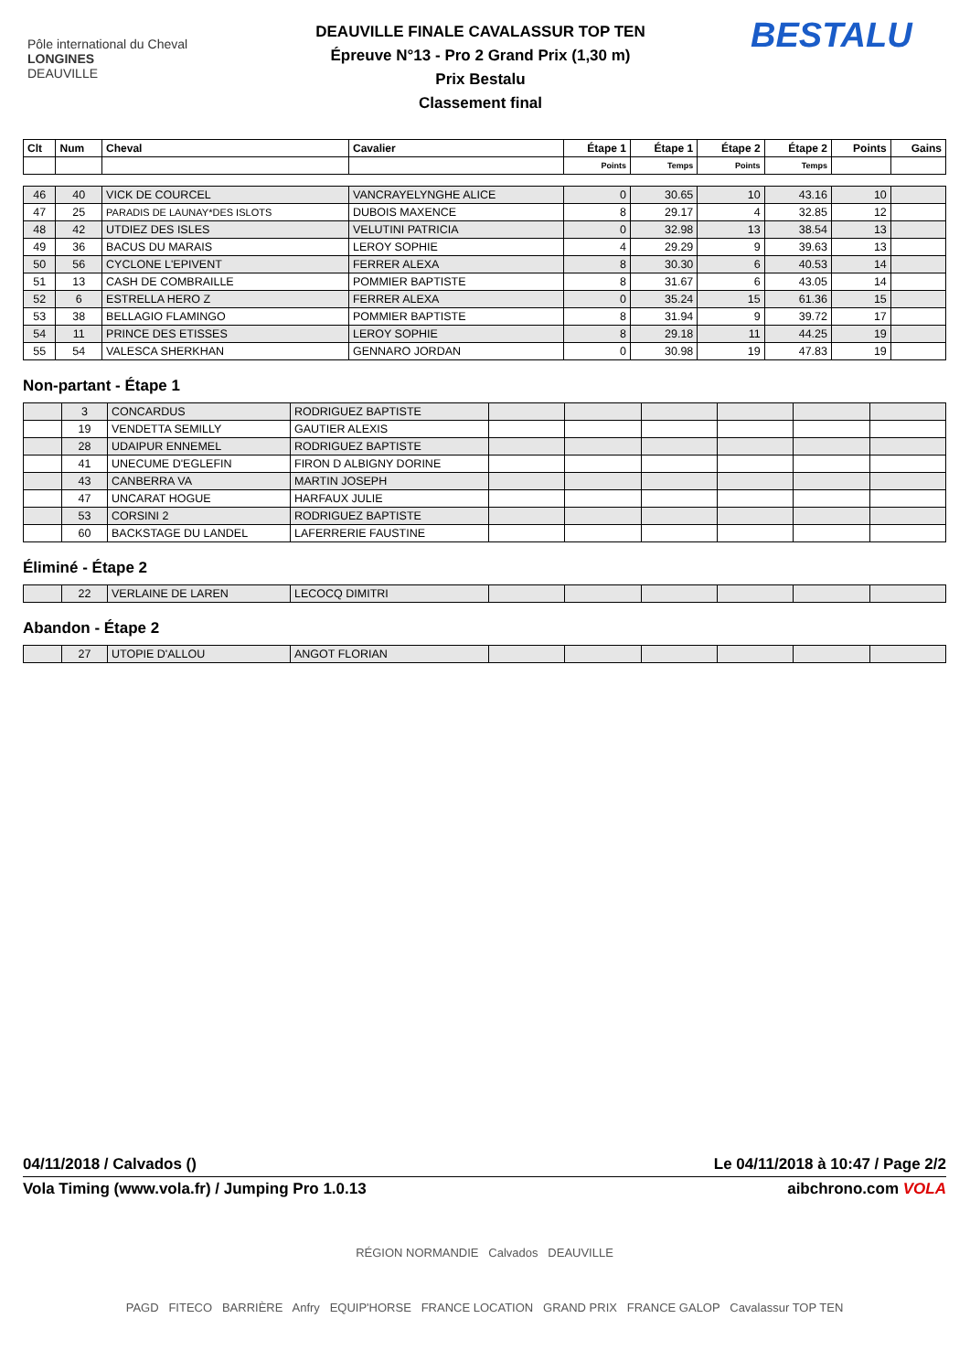Pôle international du Cheval
LONGINES
DEAUVILLE
DEAUVILLE FINALE CAVALASSUR TOP TEN
Épreuve N°13 - Pro 2 Grand Prix (1,30 m)
Prix Bestalu
Classement final
BESTALU
| Clt | Num | Cheval | Cavalier | Étape 1 | Étape 1 | Étape 2 | Étape 2 | Points | Gains |
| --- | --- | --- | --- | --- | --- | --- | --- | --- | --- |
| | | | | Points | Temps | Points | Temps | | |
| 46 | 40 | VICK DE COURCEL | VANCRAYELYNGHE ALICE | 0 | 30.65 | 10 | 43.16 | 10 | |
| 47 | 25 | PARADIS DE LAUNAY*DES ISLOTS | DUBOIS MAXENCE | 8 | 29.17 | 4 | 32.85 | 12 | |
| 48 | 42 | UTDIEZ DES ISLES | VELUTINI PATRICIA | 0 | 32.98 | 13 | 38.54 | 13 | |
| 49 | 36 | BACUS DU MARAIS | LEROY SOPHIE | 4 | 29.29 | 9 | 39.63 | 13 | |
| 50 | 56 | CYCLONE L'EPIVENT | FERRER ALEXA | 8 | 30.30 | 6 | 40.53 | 14 | |
| 51 | 13 | CASH DE COMBRAILLE | POMMIER BAPTISTE | 8 | 31.67 | 6 | 43.05 | 14 | |
| 52 | 6 | ESTRELLA HERO Z | FERRER ALEXA | 0 | 35.24 | 15 | 61.36 | 15 | |
| 53 | 38 | BELLAGIO FLAMINGO | POMMIER BAPTISTE | 8 | 31.94 | 9 | 39.72 | 17 | |
| 54 | 11 | PRINCE DES ETISSES | LEROY SOPHIE | 8 | 29.18 | 11 | 44.25 | 19 | |
| 55 | 54 | VALESCA SHERKHAN | GENNARO JORDAN | 0 | 30.98 | 19 | 47.83 | 19 | |
Non-partant - Étape 1
| | 3 | CONCARDUS | RODRIGUEZ BAPTISTE | | | | | | |
| | 19 | VENDETTA SEMILLY | GAUTIER ALEXIS | | | | | | |
| | 28 | UDAIPUR ENNEMEL | RODRIGUEZ BAPTISTE | | | | | | |
| | 41 | UNECUME D'EGLEFIN | FIRON D ALBIGNY DORINE | | | | | | |
| | 43 | CANBERRA VA | MARTIN JOSEPH | | | | | | |
| | 47 | UNCARAT HOGUE | HARFAUX JULIE | | | | | | |
| | 53 | CORSINI 2 | RODRIGUEZ BAPTISTE | | | | | | |
| | 60 | BACKSTAGE DU LANDEL | LAFERRERIE FAUSTINE | | | | | | |
Éliminé - Étape 2
| | 22 | VERLAINE DE LAREN | LECOCQ DIMITRI | | | | | | |
Abandon - Étape 2
| | 27 | UTOPIE D'ALLOU | ANGOT FLORIAN | | | | | | |
04/11/2018 / Calvados () Le 04/11/2018 à 10:47 / Page 2/2
Vola Timing (www.vola.fr) / Jumping Pro 1.0.13 aibchrono.com VOLA
RÉGION NORMANDIE Calvados DEAUVILLE
PAGD FITECO BARRIÈRE Anfry EQUIP'HORSE FRANCE LOCATION GRAND PRIX FRANCE GALOP Cavalassur TOP TEN